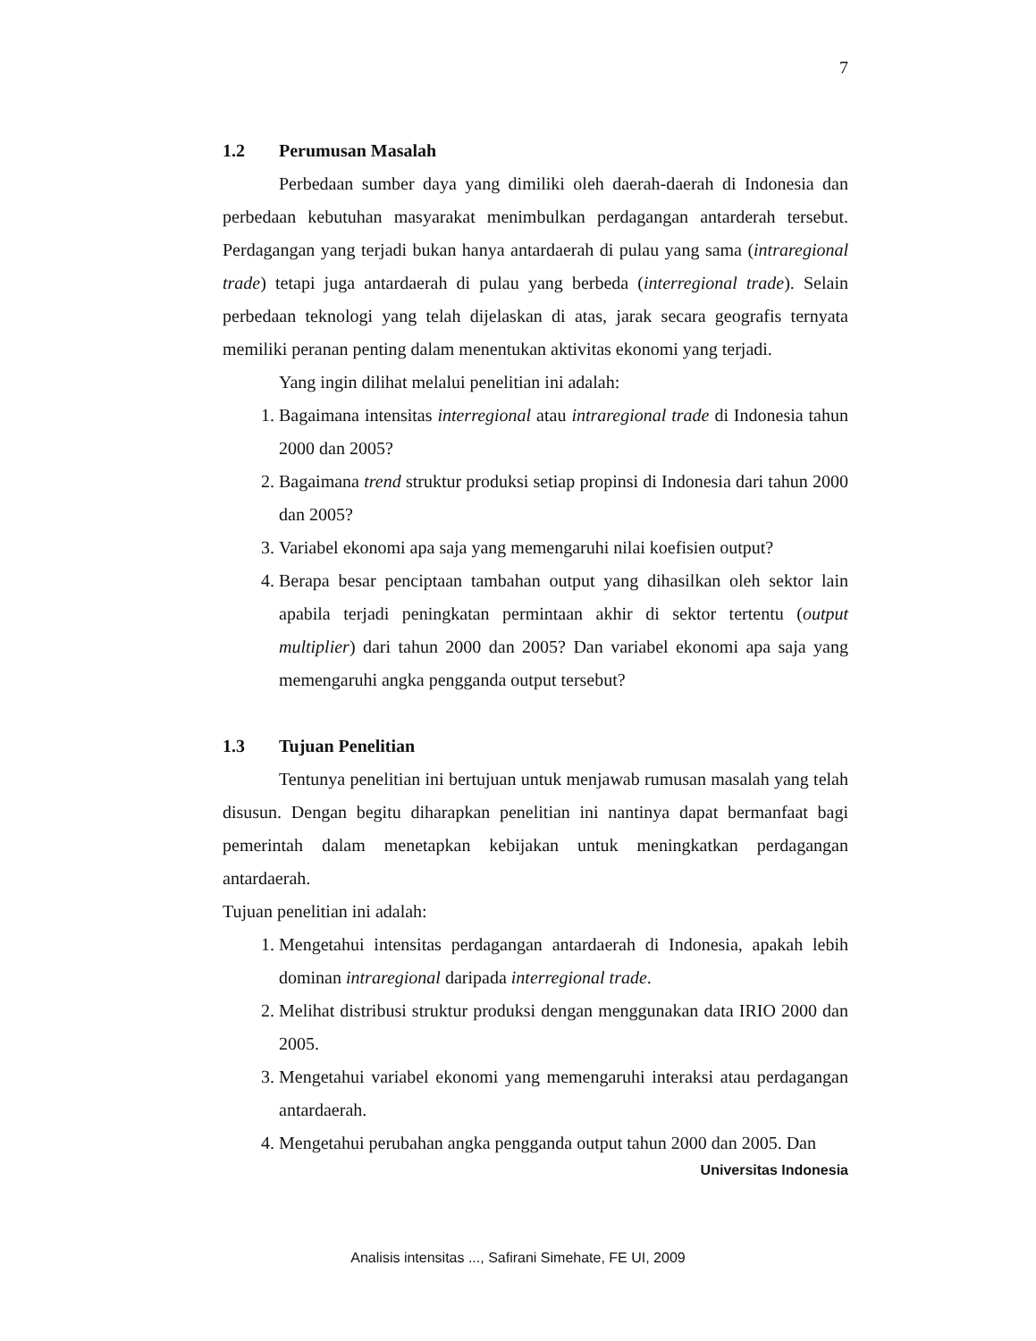7
1.2 Perumusan Masalah
Perbedaan sumber daya yang dimiliki oleh daerah-daerah di Indonesia dan perbedaan kebutuhan masyarakat menimbulkan perdagangan antarderah tersebut. Perdagangan yang terjadi bukan hanya antardaerah di pulau yang sama (intraregional trade) tetapi juga antardaerah di pulau yang berbeda (interregional trade). Selain perbedaan teknologi yang telah dijelaskan di atas, jarak secara geografis ternyata memiliki peranan penting dalam menentukan aktivitas ekonomi yang terjadi.
Yang ingin dilihat melalui penelitian ini adalah:
1. Bagaimana intensitas interregional atau intraregional trade di Indonesia tahun 2000 dan 2005?
2. Bagaimana trend struktur produksi setiap propinsi di Indonesia dari tahun 2000 dan 2005?
3. Variabel ekonomi apa saja yang memengaruhi nilai koefisien output?
4. Berapa besar penciptaan tambahan output yang dihasilkan oleh sektor lain apabila terjadi peningkatan permintaan akhir di sektor tertentu (output multiplier) dari tahun 2000 dan 2005? Dan variabel ekonomi apa saja yang memengaruhi angka pengganda output tersebut?
1.3 Tujuan Penelitian
Tentunya penelitian ini bertujuan untuk menjawab rumusan masalah yang telah disusun. Dengan begitu diharapkan penelitian ini nantinya dapat bermanfaat bagi pemerintah dalam menetapkan kebijakan untuk meningkatkan perdagangan antardaerah.
Tujuan penelitian ini adalah:
1. Mengetahui intensitas perdagangan antardaerah di Indonesia, apakah lebih dominan intraregional daripada interregional trade.
2. Melihat distribusi struktur produksi dengan menggunakan data IRIO 2000 dan 2005.
3. Mengetahui variabel ekonomi yang memengaruhi interaksi atau perdagangan antardaerah.
4. Mengetahui perubahan angka pengganda output tahun 2000 dan 2005. Dan
Universitas Indonesia
Analisis intensitas ..., Safirani Simehate, FE UI, 2009